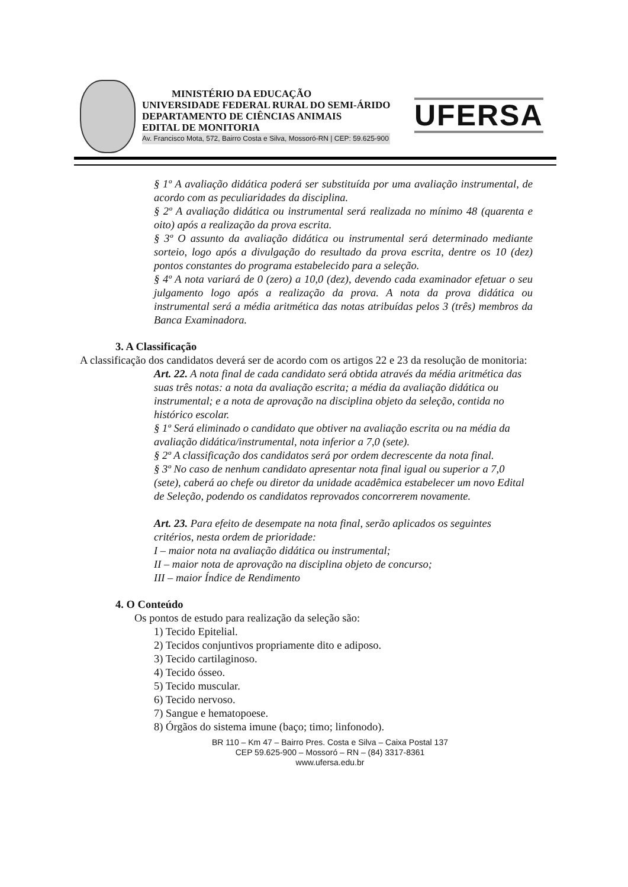MINISTÉRIO DA EDUCAÇÃO
UNIVERSIDADE FEDERAL RURAL DO SEMI-ÁRIDO
DEPARTAMENTO DE CIÊNCIAS ANIMAIS
EDITAL DE MONITORIA
Av. Francisco Mota, 572, Bairro Costa e Silva, Mossoró-RN | CEP: 59.625-900
UFERSA
§ 1º A avaliação didática poderá ser substituída por uma avaliação instrumental, de acordo com as peculiaridades da disciplina.
§ 2º A avaliação didática ou instrumental será realizada no mínimo 48 (quarenta e oito) após a realização da prova escrita.
§ 3º O assunto da avaliação didática ou instrumental será determinado mediante sorteio, logo após a divulgação do resultado da prova escrita, dentre os 10 (dez) pontos constantes do programa estabelecido para a seleção.
§ 4º A nota variará de 0 (zero) a 10,0 (dez), devendo cada examinador efetuar o seu julgamento logo após a realização da prova. A nota da prova didática ou instrumental será a média aritmética das notas atribuídas pelos 3 (três) membros da Banca Examinadora.
3. A Classificação
A classificação dos candidatos deverá ser de acordo com os artigos 22 e 23 da resolução de monitoria:
Art. 22. A nota final de cada candidato será obtida através da média aritmética das suas três notas: a nota da avaliação escrita; a média da avaliação didática ou instrumental; e a nota de aprovação na disciplina objeto da seleção, contida no histórico escolar.
§ 1º Será eliminado o candidato que obtiver na avaliação escrita ou na média da avaliação didática/instrumental, nota inferior a 7,0 (sete).
§ 2º A classificação dos candidatos será por ordem decrescente da nota final.
§ 3º No caso de nenhum candidato apresentar nota final igual ou superior a 7,0 (sete), caberá ao chefe ou diretor da unidade acadêmica estabelecer um novo Edital de Seleção, podendo os candidatos reprovados concorrerem novamente.
Art. 23. Para efeito de desempate na nota final, serão aplicados os seguintes critérios, nesta ordem de prioridade:
I – maior nota na avaliação didática ou instrumental;
II – maior nota de aprovação na disciplina objeto de concurso;
III – maior Índice de Rendimento
4. O Conteúdo
Os pontos de estudo para realização da seleção são:
1) Tecido Epitelial.
2) Tecidos conjuntivos propriamente dito e adiposo.
3) Tecido cartilaginoso.
4) Tecido ósseo.
5) Tecido muscular.
6) Tecido nervoso.
7) Sangue e hematopoese.
8) Órgãos do sistema imune (baço; timo; linfonodo).
BR 110 – Km 47 – Bairro Pres. Costa e Silva – Caixa Postal 137
CEP 59.625-900 – Mossoró – RN – (84) 3317-8361
www.ufersa.edu.br